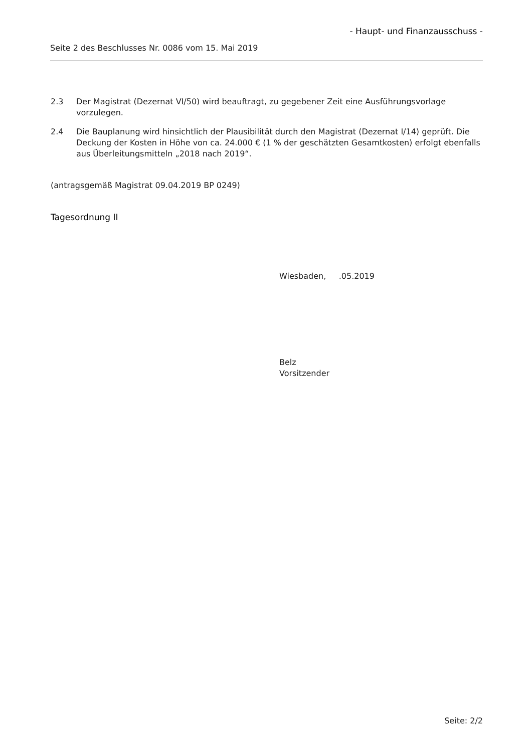- Haupt- und Finanzausschuss -
Seite 2 des Beschlusses Nr. 0086 vom 15. Mai 2019
2.3 Der Magistrat (Dezernat VI/50) wird beauftragt, zu gegebener Zeit eine Ausführungsvorlage vorzulegen.
2.4 Die Bauplanung wird hinsichtlich der Plausibilität durch den Magistrat (Dezernat I/14) geprüft. Die Deckung der Kosten in Höhe von ca. 24.000 € (1 % der geschätzten Gesamtkosten) erfolgt ebenfalls aus Überleitungsmitteln „2018 nach 2019“.
(antragsgemäß Magistrat 09.04.2019 BP 0249)
Tagesordnung II
Wiesbaden, .05.2019
Belz
Vorsitzender
Seite: 2/2